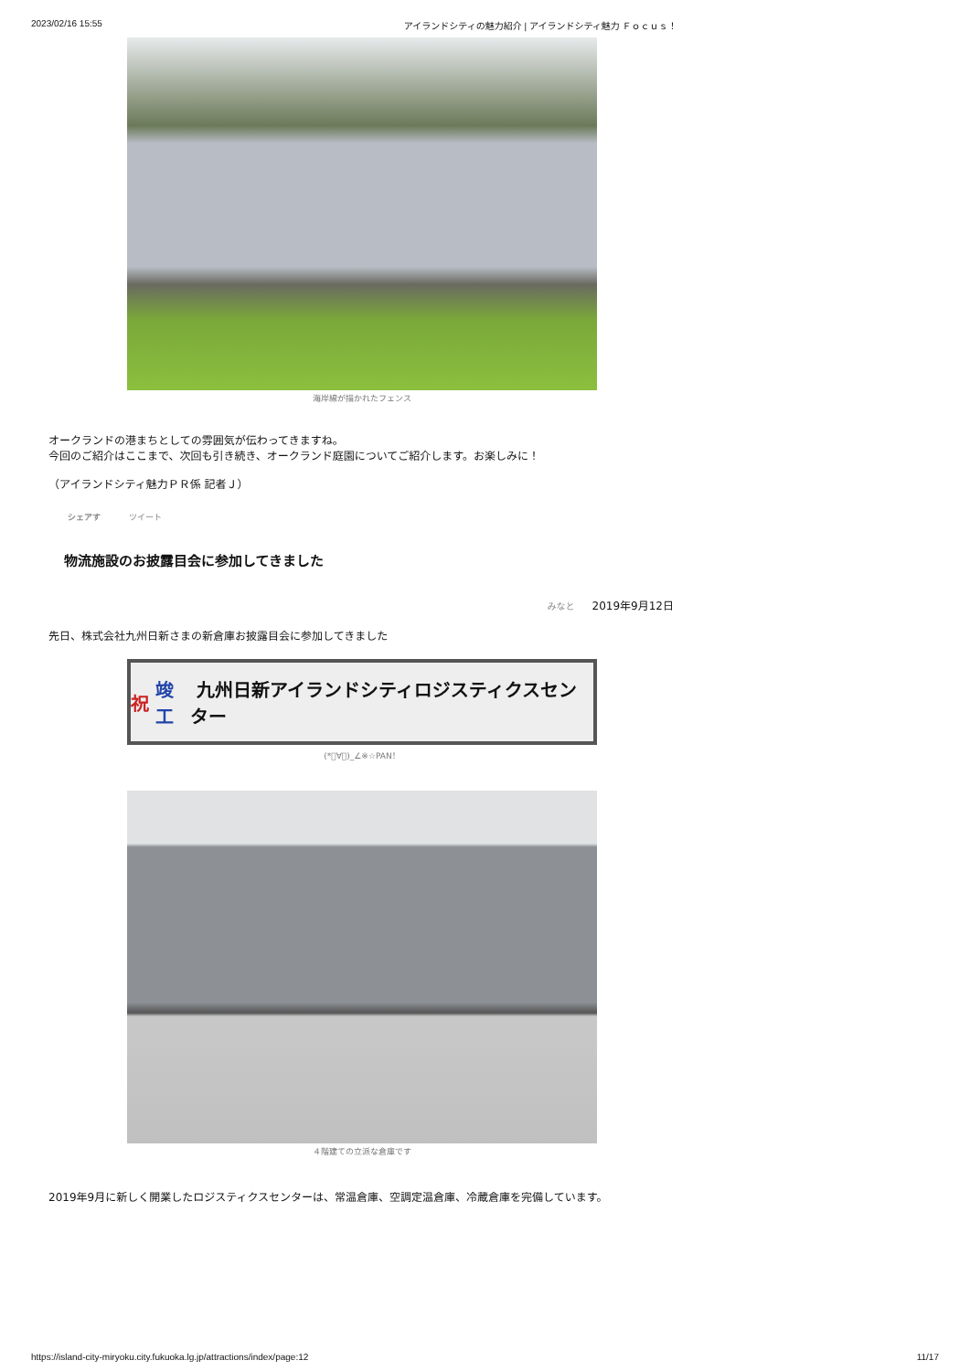2023/02/16 15:55 アイランドシティの魅力紹介 | アイランドシティ魅力 Ｆｏｃｕｓ！
海岸線が描かれたフェンス
オークランドの港まちとしての雰囲気が伝わってきますね。
今回のご紹介はここまで、次回も引き続き、オークランド庭園についてご紹介します。お楽しみに！
（アイランドシティ魅力ＰＲ係 記者Ｊ）
シェアす ツイート
物流施設のお披露目会に参加してきました
みなと 2019年9月12日
先日、株式会社九州日新さまの新倉庫お披露目会に参加してきました
祝 竣工 九州日新アイランドシティロジスティクスセンター
(*ﾟ∀ﾟ)_∠※☆PAN！
４階建ての立派な倉庫です
2019年9月に新しく開業したロジスティクスセンターは、常温倉庫、空調定温倉庫、冷蔵倉庫を完備しています。
https://island-city-miryoku.city.fukuoka.lg.jp/attractions/index/page:12 11/17